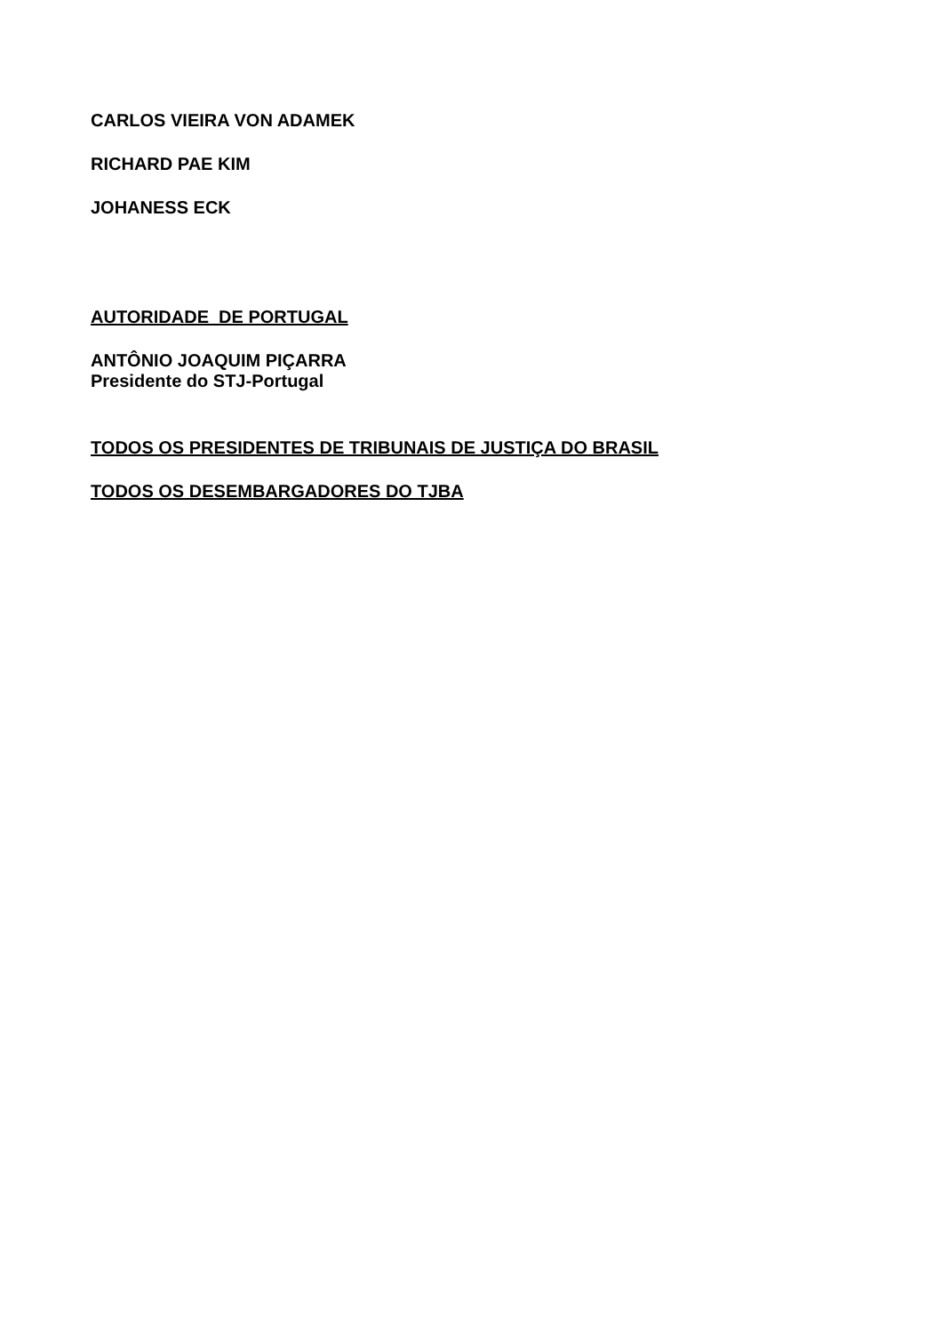CARLOS VIEIRA VON ADAMEK
RICHARD PAE KIM
JOHANESS ECK
AUTORIDADE DE PORTUGAL
ANTÔNIO JOAQUIM PIÇARRA
Presidente do STJ-Portugal
TODOS OS PRESIDENTES DE TRIBUNAIS DE JUSTIÇA DO BRASIL
TODOS OS DESEMBARGADORES DO TJBA